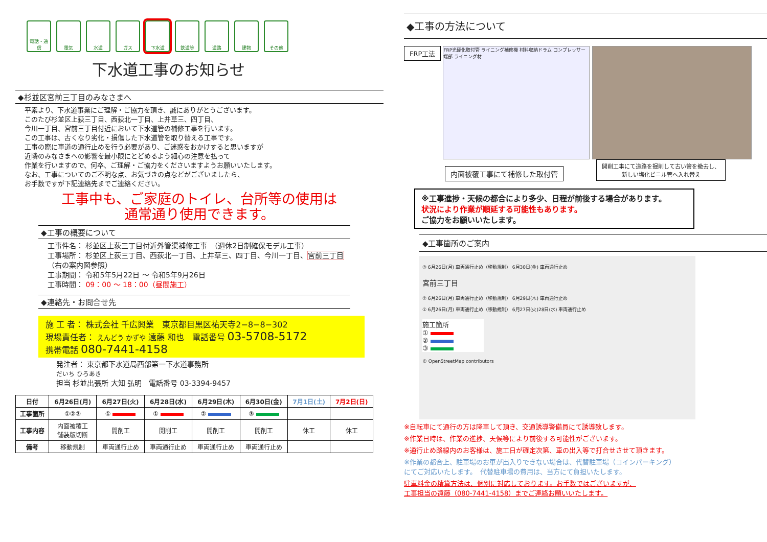電話・通信
電気 水道 ガス 下水道 鉄道等 道路 建物 その他
下水道工事のお知らせ
◆杉並区宮前三丁目のみなさまへ
平素より、下水道事業にご理解・ご協力を頂き、誠にありがとうございます。
このたび杉並区上荻三丁目、西荻北一丁目、上井草三、四丁目、
今川一丁目、宮前三丁目付近において下水道管の補修工事を行います。
この工事は、古くなり劣化・損傷した下水道管を取り替える工事です。
工事の際に車道の通行止めを行う必要があり、ご迷惑をおかけすると思いますが
近隣のみなさまへの影響を最小限にとどめるよう細心の注意を払って
作業を行いますので、何卒、ご理解・ご協力をくださいますようお願いいたします。
なお、工事についてのご不明な点、お気づきの点などがございましたら、
お手数ですが下記連絡先までご連絡ください。
工事中も、ご家庭のトイレ、台所等の使用は
通常通り使用できます。
◆工事の概要について
工事件名： 杉並区上荻三丁目付近外管渠補修工事　（週休2日制確保モデル工事）
工事場所： 杉並区上荻三丁目、西荻北一丁目、上井草三、四丁目、今川一丁目、宮前三丁目
（右の案内図参照）
工事期間： 令和5年5月22日 ～ 令和5年9月26日
工事時間： 09：00 ～ 18：00（昼間施工）
◆連絡先・お問合せ先
施 工 者： 株式会社 千広興業　東京都目黒区祐天寺2−8−8−302
現場責任者： えんどう かずや 遠藤 和也　電話番号 03-5708-5172
携帯電話 080-7441-4158
発注者： 東京都下水道局西部第一下水道事務所
だいち ひろあき
担当 杉並出張所 大知 弘明　電話番号 03-3394-9457
| 日付 | 6月26日(月) | 6月27日(火) | 6月28日(水) | 6月29日(木) | 6月30日(金) | 7月1日(土) | 7月2日(日) |
| --- | --- | --- | --- | --- | --- | --- | --- |
| 工事箇所 | ①②③ | ① | ① | ② | ③ | | |
| 工事内容 | 内面被覆工 舗装版切断 | 開削工 | 開削工 | 開削工 | 開削工 | 休工 | 休工 |
| 備考 | 移動規制 | 車両通行止め | 車両通行止め | 車両通行止め | 車両通行止め | | |
◆工事の方法について
FRP工法
FRP光硬化取付管 ライニング補修機 材料収納ドラム コンプレッサー 端部 ライニング材
内面被覆工事にて補修した取付管 開削工事にて道路を掘削して古い管を撤去し、
新しい塩化ビニル管へ入れ替え
※工事進捗・天候の都合により多少、日程が前後する場合があります。
状況により作業が順延する可能性もあります。
ご協力をお願いいたします。
◆工事箇所のご案内
③ 6月26日(月) 車両通行止め（移動規制） 6月30日(金) 車両通行止め
宮前三丁目
② 6月26日(月) 車両通行止め（移動規制） 6月29日(木) 車両通行止め
① 6月26日(月) 車両通行止め（移動規制） 6月27日(火)28日(水) 車両通行止め
施工箇所
①
②
③
© OpenStreetMap contributors
※自転車にて通行の方は降車して頂き、交通誘導警備員にて誘導致します。
※作業日時は、作業の進捗、天候等により前後する可能性がございます。
※通行止め路線内のお客様は、施工日が確定次第、車の出入等で打合せさせて頂きます。
※作業の都合上、駐車場のお車が出入りできない場合は、代替駐車場（コインパーキング）
にてご対応いたします。　代替駐車場の費用は、当方にて負担いたします。
駐車料金の精算方法は、個別に対応しております。お手数ではございますが、
工事担当の遠藤（080-7441-4158）までご連絡お願いいたします。